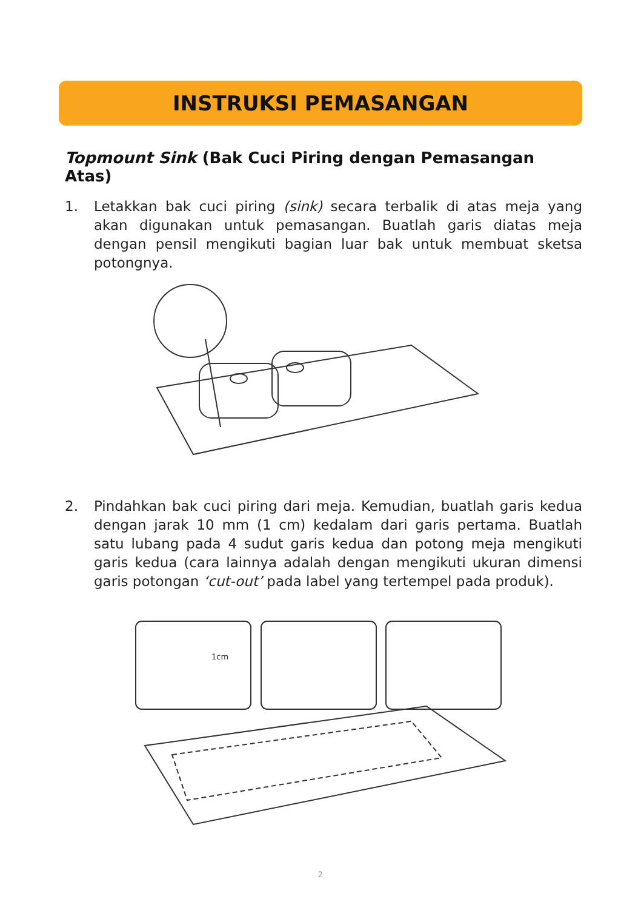INSTRUKSI PEMASANGAN
Topmount Sink (Bak Cuci Piring dengan Pemasangan Atas)
1. Letakkan bak cuci piring (sink) secara terbalik di atas meja yang akan digunakan untuk pemasangan. Buatlah garis diatas meja dengan pensil mengikuti bagian luar bak untuk membuat sketsa potongnya.
2. Pindahkan bak cuci piring dari meja. Kemudian, buatlah garis kedua dengan jarak 10 mm (1 cm) kedalam dari garis pertama. Buatlah satu lubang pada 4 sudut garis kedua dan potong meja mengikuti garis kedua (cara lainnya adalah dengan mengikuti ukuran dimensi garis potongan ‘cut-out’ pada label yang tertempel pada produk).
1cm
2